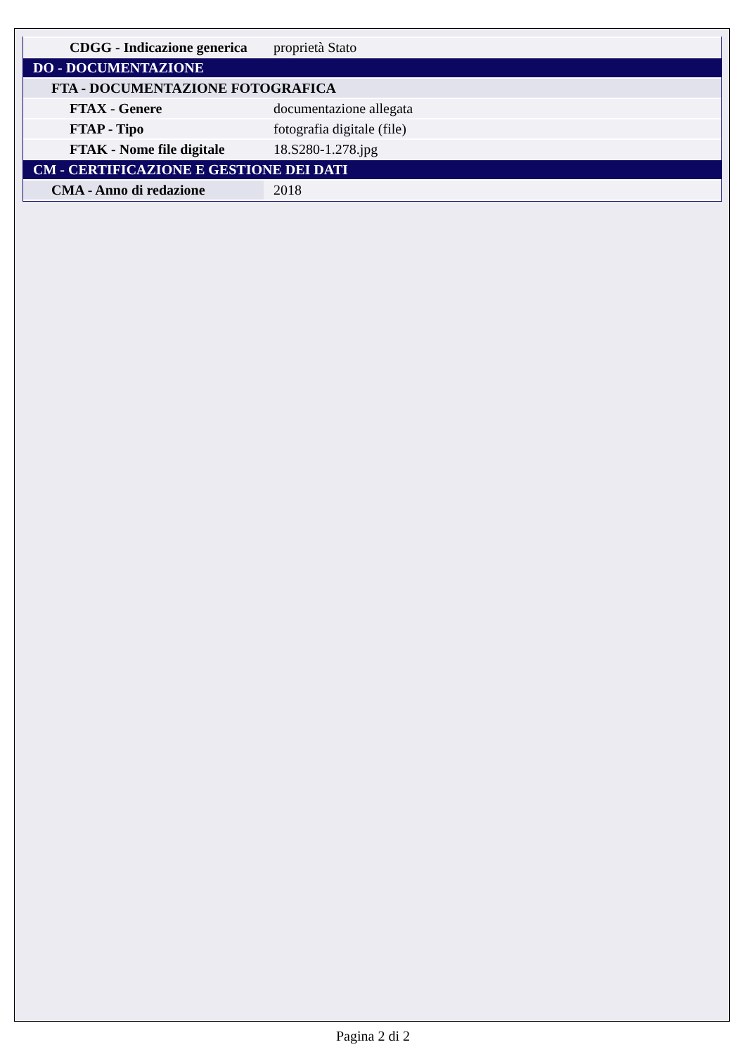| CDGG - Indicazione generica | proprietà Stato |
| DO - DOCUMENTAZIONE | |
| FTA - DOCUMENTAZIONE FOTOGRAFICA | |
| FTAX - Genere | documentazione allegata |
| FTAP - Tipo | fotografia digitale (file) |
| FTAK - Nome file digitale | 18.S280-1.278.jpg |
| CM - CERTIFICAZIONE E GESTIONE DEI DATI | |
| CMA - Anno di redazione | 2018 |
Pagina 2 di 2